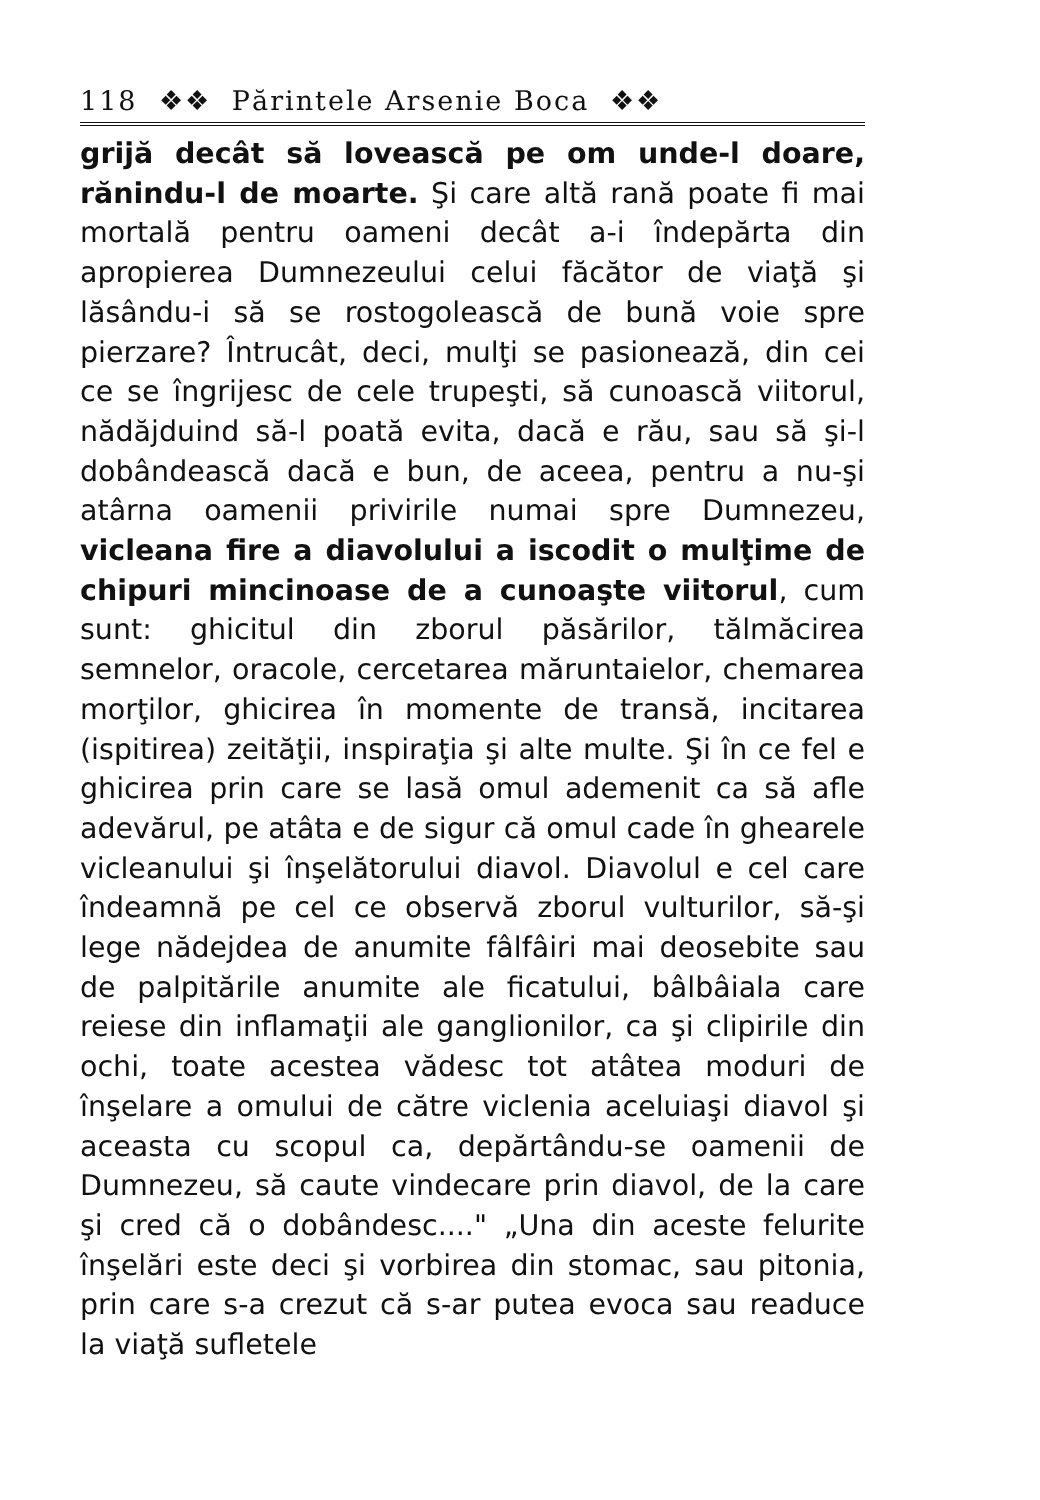118 ❖❖ Părintele Arsenie Boca ❖❖
grijă decât să lovească pe om unde-l doare, rănindu-l de moarte. Şi care altă rană poate fi mai mortală pentru oameni decât a-i îndepărta din apropierea Dumnezeului celui făcător de viaţă şi lăsându-i să se rostogolească de bună voie spre pierzare? Întrucât, deci, mulţi se pasionează, din cei ce se îngrijesc de cele trupeşti, să cunoască viitorul, nădăjduind să-l poată evita, dacă e rău, sau să şi-l dobândească dacă e bun, de aceea, pentru a nu-şi atârna oamenii privirile numai spre Dumnezeu, vicleana fire a diavolului a iscodit o mulţime de chipuri mincinoase de a cunoaşte viitorul, cum sunt: ghicitul din zborul păsărilor, tălmăcirea semnelor, oracole, cercetarea măruntaielor, chemarea morţilor, ghicirea în momente de transă, incitarea (ispitirea) zeităţii, inspiraţia şi alte multe. Şi în ce fel e ghicirea prin care se lasă omul ademenit ca să afle adevărul, pe atâta e de sigur că omul cade în ghearele vicleanului şi înşelătorului diavol. Diavolul e cel care îndeamnă pe cel ce observă zborul vulturilor, să-şi lege nădejdea de anumite fâlfâiri mai deosebite sau de palpitările anumite ale ficatului, bâlbâiala care reiese din inflamaţii ale ganglionilor, ca şi clipirile din ochi, toate acestea vădesc tot atâtea moduri de înşelare a omului de către viclenia aceluiaşi diavol şi aceasta cu scopul ca, depărtându-se oamenii de Dumnezeu, să caute vindecare prin diavol, de la care şi cred că o dobândesc...." „Una din aceste felurite înşelări este deci şi vorbirea din stomac, sau pitonia, prin care s-a crezut că s-ar putea evoca sau readuce la viaţă sufletele